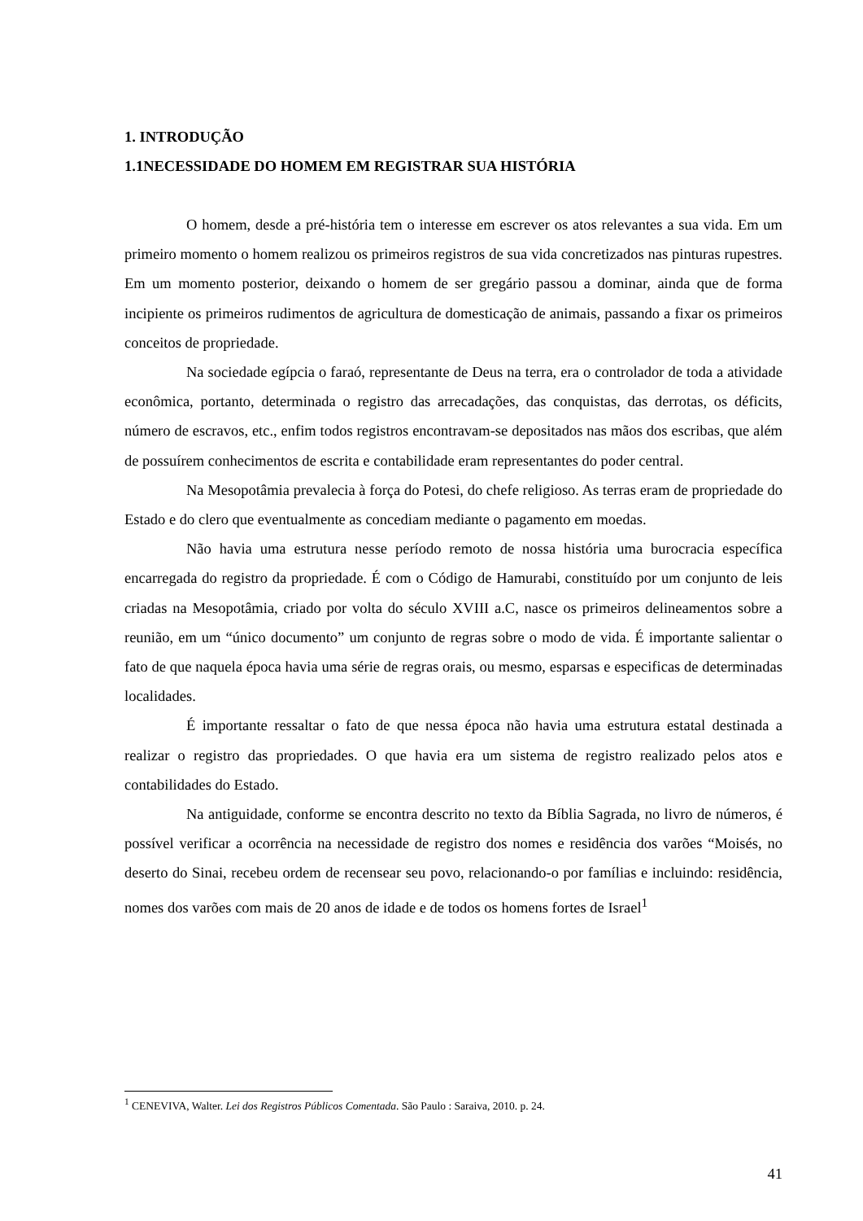1. INTRODUÇÃO
1.1NECESSIDADE DO HOMEM EM REGISTRAR SUA HISTÓRIA
O homem, desde a pré-história tem o interesse em escrever os atos relevantes a sua vida. Em um primeiro momento o homem realizou os primeiros registros de sua vida concretizados nas pinturas rupestres. Em um momento posterior, deixando o homem de ser gregário passou a dominar, ainda que de forma incipiente os primeiros rudimentos de agricultura de domesticação de animais, passando a fixar os primeiros conceitos de propriedade.
Na sociedade egípcia o faraó, representante de Deus na terra, era o controlador de toda a atividade econômica, portanto, determinada o registro das arrecadações, das conquistas, das derrotas, os déficits, número de escravos, etc., enfim todos registros encontravam-se depositados nas mãos dos escribas, que além de possuírem conhecimentos de escrita e contabilidade eram representantes do poder central.
Na Mesopotâmia prevalecia à força do Potesi, do chefe religioso. As terras eram de propriedade do Estado e do clero que eventualmente as concediam mediante o pagamento em moedas.
Não havia uma estrutura nesse período remoto de nossa história uma burocracia específica encarregada do registro da propriedade. É com o Código de Hamurabi, constituído por um conjunto de leis criadas na Mesopotâmia, criado por volta do século XVIII a.C, nasce os primeiros delineamentos sobre a reunião, em um “único documento” um conjunto de regras sobre o modo de vida. É importante salientar o fato de que naquela época havia uma série de regras orais, ou mesmo, esparsas e especificas de determinadas localidades.
É importante ressaltar o fato de que nessa época não havia uma estrutura estatal destinada a realizar o registro das propriedades. O que havia era um sistema de registro realizado pelos atos e contabilidades do Estado.
Na antiguidade, conforme se encontra descrito no texto da Bíblia Sagrada, no livro de números, é possível verificar a ocorrência na necessidade de registro dos nomes e residência dos varões “Moisés, no deserto do Sinai, recebeu ordem de recensear seu povo, relacionando-o por famílias e incluindo: residência, nomes dos varões com mais de 20 anos de idade e de todos os homens fortes de Israel<sup>1</sup>
<sup>1</sup> CENEVIVA, Walter. Lei dos Registros Públicos Comentada. São Paulo : Saraiva, 2010. p. 24.
41